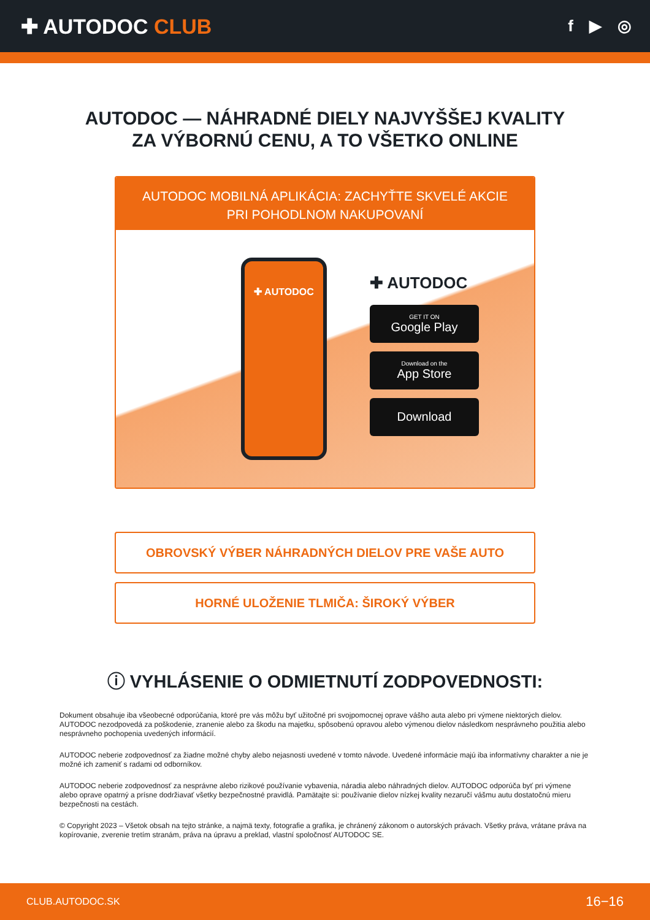✚ AUTODOC CLUB
f ▶ ◎
AUTODOC — NÁHRADNÉ DIELY NAJVYŠŠEJ KVALITY
ZA VÝBORNÚ CENU, A TO VŠETKO ONLINE
AUTODOC MOBILNÁ APLIKÁCIA: ZACHYŤTE SKVELÉ AKCIE PRI POHODLNOM NAKUPOVANÍ
✚ AUTODOC
✚ AUTODOC
GET IT ON
Google Play
Download on the
App Store
Download
OBROVSKÝ VÝBER NÁHRADNÝCH DIELOV PRE VAŠE AUTO
HORNÉ ULOŽENIE TLMIČA: ŠIROKÝ VÝBER
ⓘ VYHLÁSENIE O ODMIETNUTÍ ZODPOVEDNOSTI:
Dokument obsahuje iba všeobecné odporúčania, ktoré pre vás môžu byť užitočné pri svojpomocnej oprave vášho auta alebo pri výmene niektorých dielov. AUTODOC nezodpovedá za poškodenie, zranenie alebo za škodu na majetku, spôsobenú opravou alebo výmenou dielov následkom nesprávneho použitia alebo nesprávneho pochopenia uvedených informácií.
AUTODOC neberie zodpovednosť za žiadne možné chyby alebo nejasnosti uvedené v tomto návode. Uvedené informácie majú iba informatívny charakter a nie je možné ich zameniť s radami od odborníkov.
AUTODOC neberie zodpovednosť za nesprávne alebo rizikové používanie vybavenia, náradia alebo náhradných dielov. AUTODOC odporúča byť pri výmene alebo oprave opatrný a prísne dodržiavať všetky bezpečnostné pravidlá. Pamätajte si: používanie dielov nízkej kvality nezaručí vášmu autu dostatočnú mieru bezpečnosti na cestách.
© Copyright 2023 – Všetok obsah na tejto stránke, a najmä texty, fotografie a grafika, je chránený zákonom o autorských právach. Všetky práva, vrátane práva na kopírovanie, zverenie tretím stranám, práva na úpravu a preklad, vlastní spoločnosť AUTODOC SE.
CLUB.AUTODOC.SK 16−16